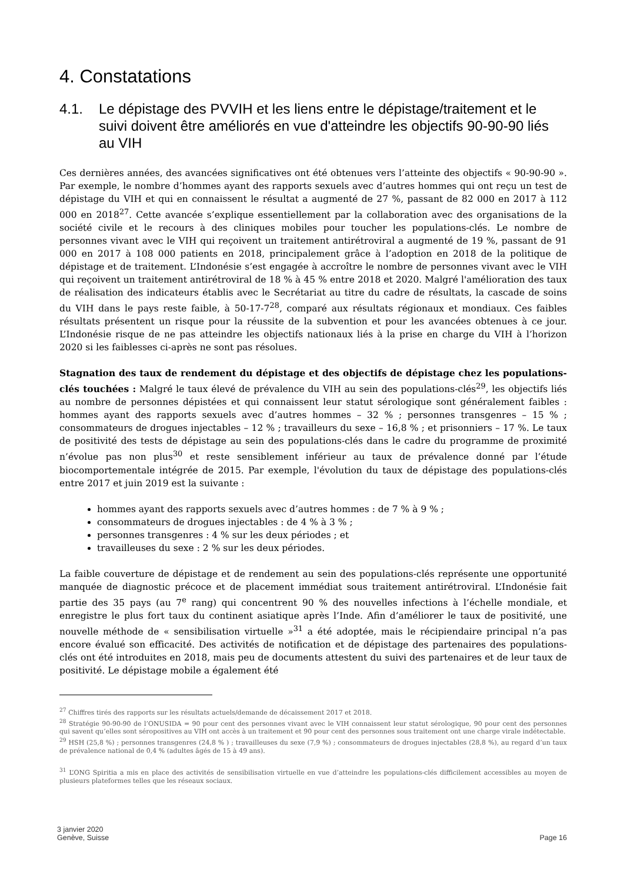4. Constatations
4.1. Le dépistage des PVVIH et les liens entre le dépistage/traitement et le suivi doivent être améliorés en vue d'atteindre les objectifs 90-90-90 liés au VIH
Ces dernières années, des avancées significatives ont été obtenues vers l’atteinte des objectifs « 90-90-90 ». Par exemple, le nombre d’hommes ayant des rapports sexuels avec d’autres hommes qui ont reçu un test de dépistage du VIH et qui en connaissent le résultat a augmenté de 27 %, passant de 82 000 en 2017 à 112 000 en 2018<sup>27</sup>. Cette avancée s’explique essentiellement par la collaboration avec des organisations de la société civile et le recours à des cliniques mobiles pour toucher les populations-clés. Le nombre de personnes vivant avec le VIH qui reçoivent un traitement antirétroviral a augmenté de 19 %, passant de 91 000 en 2017 à 108 000 patients en 2018, principalement grâce à l’adoption en 2018 de la politique de dépistage et de traitement. L’Indonésie s’est engagée à accroître le nombre de personnes vivant avec le VIH qui reçoivent un traitement antirétroviral de 18 % à 45 % entre 2018 et 2020. Malgré l'amélioration des taux de réalisation des indicateurs établis avec le Secrétariat au titre du cadre de résultats, la cascade de soins du VIH dans le pays reste faible, à 50-17-7<sup>28</sup>, comparé aux résultats régionaux et mondiaux. Ces faibles résultats présentent un risque pour la réussite de la subvention et pour les avancées obtenues à ce jour. L’Indonésie risque de ne pas atteindre les objectifs nationaux liés à la prise en charge du VIH à l’horizon 2020 si les faiblesses ci-après ne sont pas résolues.
Stagnation des taux de rendement du dépistage et des objectifs de dépistage chez les populations-clés touchées : Malgré le taux élevé de prévalence du VIH au sein des populations-clés<sup>29</sup>, les objectifs liés au nombre de personnes dépistées et qui connaissent leur statut sérologique sont généralement faibles : hommes ayant des rapports sexuels avec d’autres hommes – 32 % ; personnes transgenres – 15 % ; consommateurs de drogues injectables – 12 % ; travailleurs du sexe – 16,8 % ; et prisonniers – 17 %. Le taux de positivité des tests de dépistage au sein des populations-clés dans le cadre du programme de proximité n’évolue pas non plus<sup>30</sup> et reste sensiblement inférieur au taux de prévalence donné par l’étude biocomportementale intégrée de 2015. Par exemple, l'évolution du taux de dépistage des populations-clés entre 2017 et juin 2019 est la suivante :
hommes ayant des rapports sexuels avec d’autres hommes : de 7 % à 9 % ;
consommateurs de drogues injectables : de 4 % à 3 % ;
personnes transgenres : 4 % sur les deux périodes ; et
travailleuses du sexe : 2 % sur les deux périodes.
La faible couverture de dépistage et de rendement au sein des populations-clés représente une opportunité manquée de diagnostic précoce et de placement immédiat sous traitement antirétroviral. L’Indonésie fait partie des 35 pays (au 7<sup>e</sup> rang) qui concentrent 90 % des nouvelles infections à l’échelle mondiale, et enregistre le plus fort taux du continent asiatique après l’Inde. Afin d’améliorer le taux de positivité, une nouvelle méthode de « sensibilisation virtuelle »<sup>31</sup> a été adoptée, mais le récipiendaire principal n’a pas encore évalué son efficacité. Des activités de notification et de dépistage des partenaires des populations-clés ont été introduites en 2018, mais peu de documents attestent du suivi des partenaires et de leur taux de positivité. Le dépistage mobile a également été
<sup>27</sup> Chiffres tirés des rapports sur les résultats actuels/demande de décaissement 2017 et 2018.
<sup>28</sup> Stratégie 90-90-90 de l’ONUSIDA = 90 pour cent des personnes vivant avec le VIH connaissent leur statut sérologique, 90 pour cent des personnes qui savent qu’elles sont séropositives au VIH ont accès à un traitement et 90 pour cent des personnes sous traitement ont une charge virale indétectable.
<sup>29</sup> HSH (25,8 %) ; personnes transgenres (24,8 % ) ; travailleuses du sexe (7,9 %) ; consommateurs de drogues injectables (28,8 %), au regard d’un taux de prévalence national de 0,4 % (adultes âgés de 15 à 49 ans).
<sup>31</sup> L’ONG Spiritia a mis en place des activités de sensibilisation virtuelle en vue d’atteindre les populations-clés difficilement accessibles au moyen de plusieurs plateformes telles que les réseaux sociaux.
3 janvier 2020
Genève, Suisse
Page 16